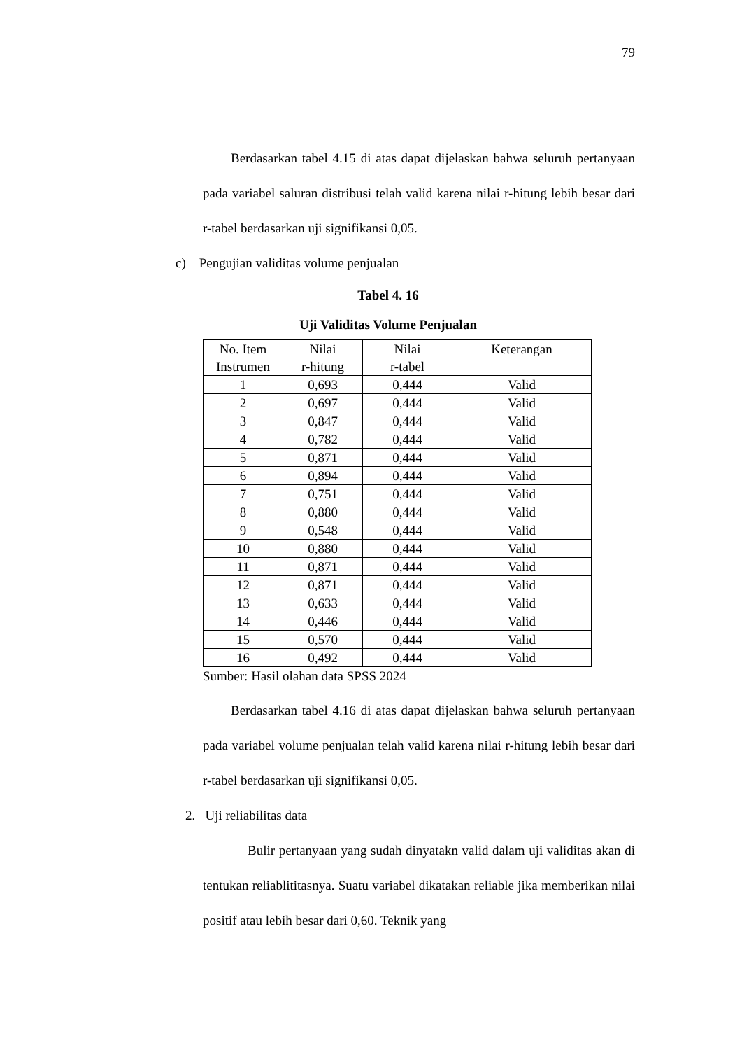79
Berdasarkan tabel 4.15 di atas dapat dijelaskan bahwa seluruh pertanyaan pada variabel saluran distribusi telah valid karena nilai r-hitung lebih besar dari r-tabel berdasarkan uji signifikansi 0,05.
c) Pengujian validitas volume penjualan
Tabel 4. 16
Uji Validitas Volume Penjualan
| No. Item Instrumen | Nilai r-hitung | Nilai r-tabel | Keterangan |
| --- | --- | --- | --- |
| 1 | 0,693 | 0,444 | Valid |
| 2 | 0,697 | 0,444 | Valid |
| 3 | 0,847 | 0,444 | Valid |
| 4 | 0,782 | 0,444 | Valid |
| 5 | 0,871 | 0,444 | Valid |
| 6 | 0,894 | 0,444 | Valid |
| 7 | 0,751 | 0,444 | Valid |
| 8 | 0,880 | 0,444 | Valid |
| 9 | 0,548 | 0,444 | Valid |
| 10 | 0,880 | 0,444 | Valid |
| 11 | 0,871 | 0,444 | Valid |
| 12 | 0,871 | 0,444 | Valid |
| 13 | 0,633 | 0,444 | Valid |
| 14 | 0,446 | 0,444 | Valid |
| 15 | 0,570 | 0,444 | Valid |
| 16 | 0,492 | 0,444 | Valid |
Sumber: Hasil olahan data SPSS 2024
Berdasarkan tabel 4.16 di atas dapat dijelaskan bahwa seluruh pertanyaan pada variabel volume penjualan telah valid karena nilai r-hitung lebih besar dari r-tabel berdasarkan uji signifikansi 0,05.
2. Uji reliabilitas data
Bulir pertanyaan yang sudah dinyatakn valid dalam uji validitas akan di tentukan reliablititasnya. Suatu variabel dikatakan reliable jika memberikan nilai positif atau lebih besar dari 0,60. Teknik yang